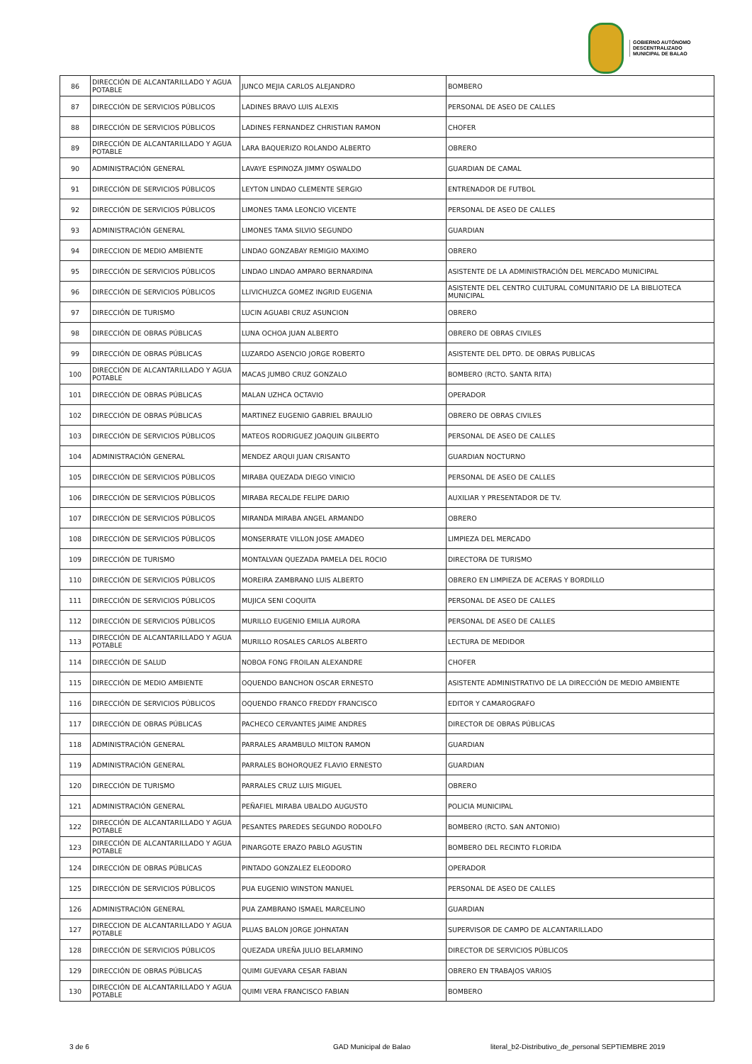GOBIERNO AUTÓNOMO
DESCENTRALIZADO
MUNICIPAL DE BALAO
| 86 | DIRECCIÓN DE ALCANTARILLADO Y AGUA POTABLE | JUNCO MEJIA CARLOS ALEJANDRO | BOMBERO |
| 87 | DIRECCIÓN DE SERVICIOS PÚBLICOS | LADINES BRAVO LUIS ALEXIS | PERSONAL DE ASEO DE CALLES |
| 88 | DIRECCIÓN DE SERVICIOS PÚBLICOS | LADINES FERNANDEZ CHRISTIAN RAMON | CHOFER |
| 89 | DIRECCIÓN DE ALCANTARILLADO Y AGUA POTABLE | LARA BAQUERIZO ROLANDO ALBERTO | OBRERO |
| 90 | ADMINISTRACIÓN GENERAL | LAVAYE ESPINOZA JIMMY OSWALDO | GUARDIAN DE CAMAL |
| 91 | DIRECCIÓN DE SERVICIOS PÚBLICOS | LEYTON LINDAO CLEMENTE SERGIO | ENTRENADOR DE FUTBOL |
| 92 | DIRECCIÓN DE SERVICIOS PÚBLICOS | LIMONES TAMA LEONCIO VICENTE | PERSONAL DE ASEO DE CALLES |
| 93 | ADMINISTRACIÓN GENERAL | LIMONES TAMA SILVIO SEGUNDO | GUARDIAN |
| 94 | DIRECCION DE MEDIO AMBIENTE | LINDAO GONZABAY REMIGIO MAXIMO | OBRERO |
| 95 | DIRECCIÓN DE SERVICIOS PÚBLICOS | LINDAO LINDAO AMPARO BERNARDINA | ASISTENTE DE LA ADMINISTRACIÓN DEL MERCADO MUNICIPAL |
| 96 | DIRECCIÓN DE SERVICIOS PÚBLICOS | LLIVICHUZCA GOMEZ INGRID EUGENIA | ASISTENTE DEL CENTRO CULTURAL COMUNITARIO DE LA BIBLIOTECA MUNICIPAL |
| 97 | DIRECCIÓN DE TURISMO | LUCIN AGUABI CRUZ ASUNCION | OBRERO |
| 98 | DIRECCIÓN DE OBRAS PÚBLICAS | LUNA OCHOA JUAN ALBERTO | OBRERO DE OBRAS CIVILES |
| 99 | DIRECCIÓN DE OBRAS PÚBLICAS | LUZARDO ASENCIO JORGE ROBERTO | ASISTENTE DEL DPTO. DE OBRAS PUBLICAS |
| 100 | DIRECCIÓN DE ALCANTARILLADO Y AGUA POTABLE | MACAS JUMBO CRUZ GONZALO | BOMBERO (RCTO. SANTA RITA) |
| 101 | DIRECCIÓN DE OBRAS PÚBLICAS | MALAN UZHCA OCTAVIO | OPERADOR |
| 102 | DIRECCIÓN DE OBRAS PÚBLICAS | MARTINEZ EUGENIO GABRIEL BRAULIO | OBRERO DE OBRAS CIVILES |
| 103 | DIRECCIÓN DE SERVICIOS PÚBLICOS | MATEOS RODRIGUEZ JOAQUIN GILBERTO | PERSONAL DE ASEO DE CALLES |
| 104 | ADMINISTRACIÓN GENERAL | MENDEZ ARQUI JUAN CRISANTO | GUARDIAN NOCTURNO |
| 105 | DIRECCIÓN DE SERVICIOS PÚBLICOS | MIRABA QUEZADA DIEGO VINICIO | PERSONAL DE ASEO DE CALLES |
| 106 | DIRECCIÓN DE SERVICIOS PÚBLICOS | MIRABA RECALDE FELIPE DARIO | AUXILIAR Y PRESENTADOR DE TV. |
| 107 | DIRECCIÓN DE SERVICIOS PÚBLICOS | MIRANDA MIRABA ANGEL ARMANDO | OBRERO |
| 108 | DIRECCIÓN DE SERVICIOS PÚBLICOS | MONSERRATE VILLON JOSE AMADEO | LIMPIEZA DEL MERCADO |
| 109 | DIRECCIÓN DE TURISMO | MONTALVAN QUEZADA PAMELA DEL ROCIO | DIRECTORA DE TURISMO |
| 110 | DIRECCIÓN DE SERVICIOS PÚBLICOS | MOREIRA ZAMBRANO LUIS ALBERTO | OBRERO EN LIMPIEZA DE ACERAS Y BORDILLO |
| 111 | DIRECCIÓN DE SERVICIOS PÚBLICOS | MUJICA SENI COQUITA | PERSONAL DE ASEO DE CALLES |
| 112 | DIRECCIÓN DE SERVICIOS PÚBLICOS | MURILLO EUGENIO EMILIA AURORA | PERSONAL DE ASEO DE CALLES |
| 113 | DIRECCIÓN DE ALCANTARILLADO Y AGUA POTABLE | MURILLO ROSALES CARLOS ALBERTO | LECTURA DE MEDIDOR |
| 114 | DIRECCIÓN DE SALUD | NOBOA FONG FROILAN ALEXANDRE | CHOFER |
| 115 | DIRECCIÓN DE MEDIO AMBIENTE | OQUENDO BANCHON OSCAR ERNESTO | ASISTENTE ADMINISTRATIVO DE LA DIRECCIÓN DE MEDIO AMBIENTE |
| 116 | DIRECCIÓN DE SERVICIOS PÚBLICOS | OQUENDO FRANCO FREDDY FRANCISCO | EDITOR Y CAMAROGRAFO |
| 117 | DIRECCIÓN DE OBRAS PÚBLICAS | PACHECO CERVANTES JAIME ANDRES | DIRECTOR DE OBRAS PÚBLICAS |
| 118 | ADMINISTRACIÓN GENERAL | PARRALES ARAMBULO MILTON RAMON | GUARDIAN |
| 119 | ADMINISTRACIÓN GENERAL | PARRALES BOHORQUEZ FLAVIO ERNESTO | GUARDIAN |
| 120 | DIRECCIÓN DE TURISMO | PARRALES CRUZ LUIS MIGUEL | OBRERO |
| 121 | ADMINISTRACIÓN GENERAL | PEÑAFIEL MIRABA UBALDO AUGUSTO | POLICIA MUNICIPAL |
| 122 | DIRECCIÓN DE ALCANTARILLADO Y AGUA POTABLE | PESANTES PAREDES SEGUNDO RODOLFO | BOMBERO (RCTO. SAN ANTONIO) |
| 123 | DIRECCIÓN DE ALCANTARILLADO Y AGUA POTABLE | PINARGOTE ERAZO PABLO AGUSTIN | BOMBERO DEL RECINTO FLORIDA |
| 124 | DIRECCIÓN DE OBRAS PÚBLICAS | PINTADO GONZALEZ ELEODORO | OPERADOR |
| 125 | DIRECCIÓN DE SERVICIOS PÚBLICOS | PUA EUGENIO WINSTON MANUEL | PERSONAL DE ASEO DE CALLES |
| 126 | ADMINISTRACIÓN GENERAL | PUA ZAMBRANO ISMAEL MARCELINO | GUARDIAN |
| 127 | DIRECCION DE ALCANTARILLADO Y AGUA POTABLE | PLUAS BALON JORGE JOHNATAN | SUPERVISOR DE CAMPO DE ALCANTARILLADO |
| 128 | DIRECCIÓN DE SERVICIOS PÚBLICOS | QUEZADA UREÑA JULIO BELARMINO | DIRECTOR DE SERVICIOS PÚBLICOS |
| 129 | DIRECCIÓN DE OBRAS PÚBLICAS | QUIMI GUEVARA CESAR FABIAN | OBRERO EN TRABAJOS VARIOS |
| 130 | DIRECCIÓN DE ALCANTARILLADO Y AGUA POTABLE | QUIMI VERA FRANCISCO FABIAN | BOMBERO |
3 de 6 GAD Municipal de Balao literal_b2-Distributivo_de_personal SEPTIEMBRE 2019